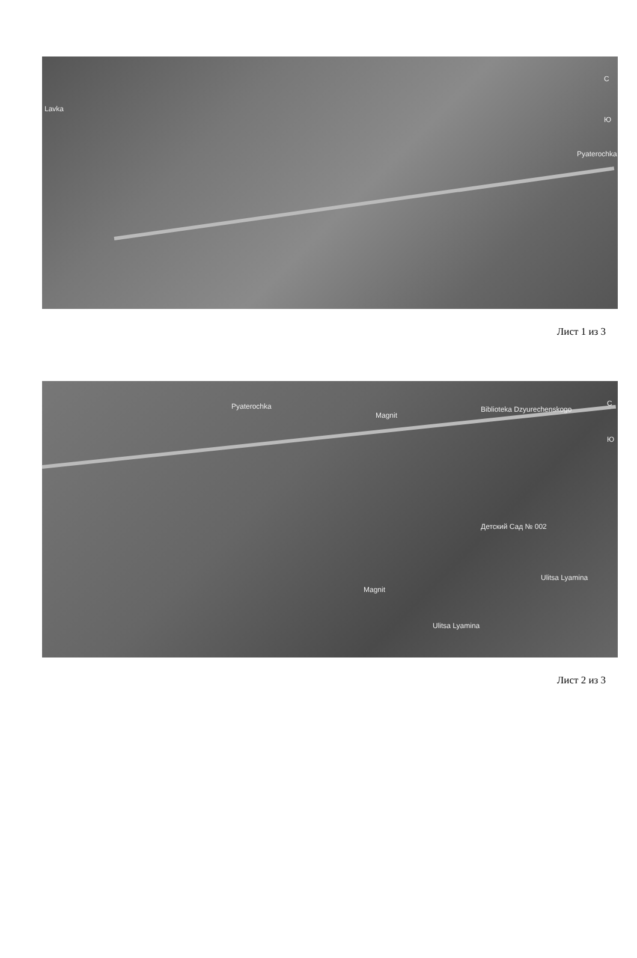Lavka
Pyaterochka
С
Ю
Лист 1 из 3
Pyaterochka
Magnit
Biblioteka Dzyurechenskogo
Детский Сад № 002
Magnit
Ulitsa Lyamina
Ulitsa Lyamina
С
Ю
Лист 2 из 3